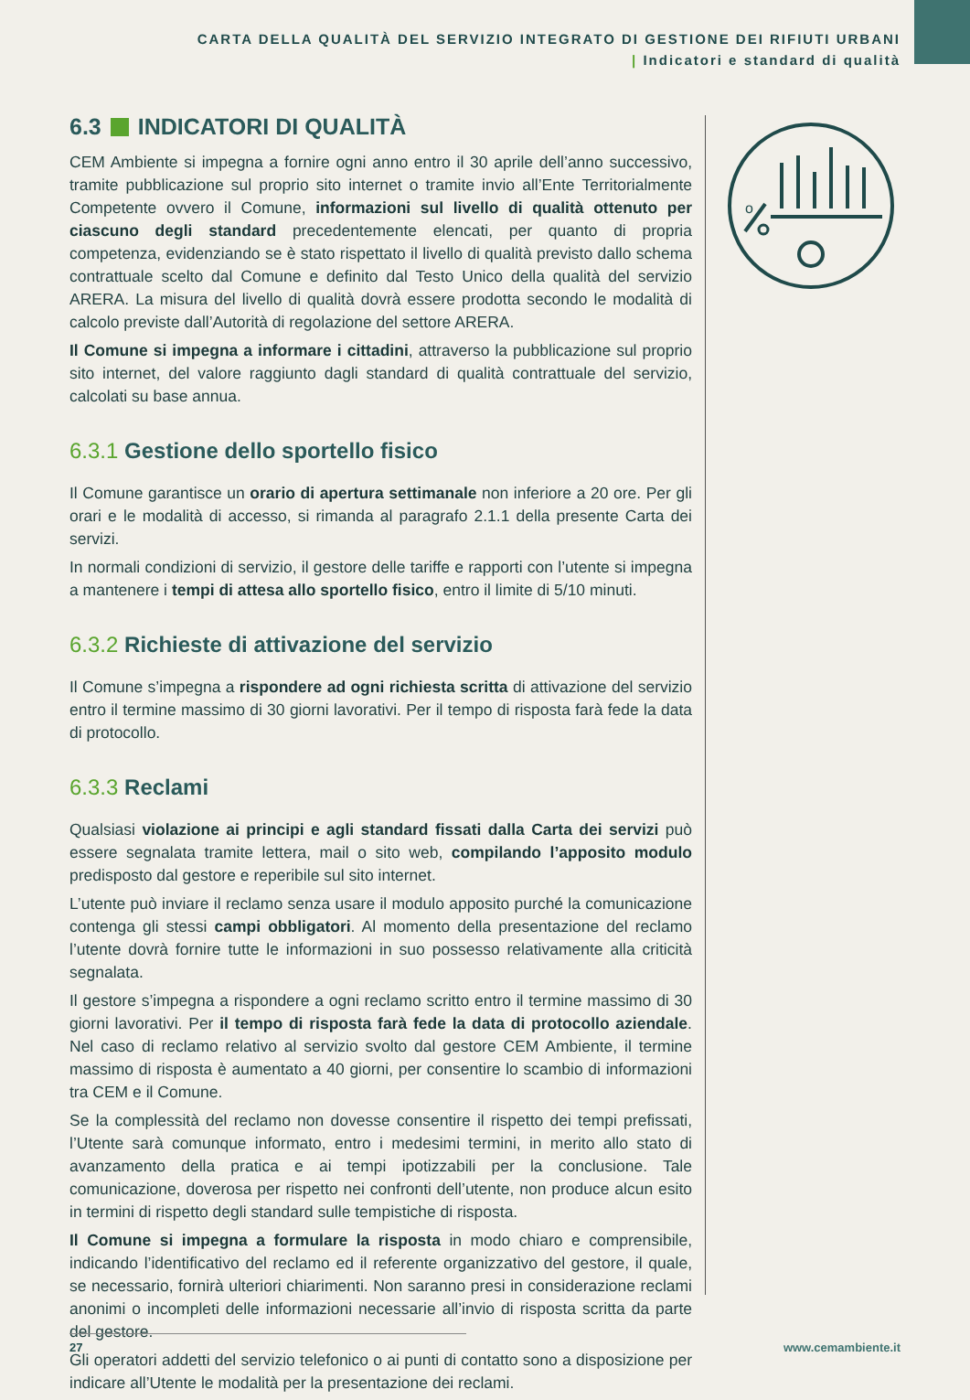CARTA DELLA QUALITÀ DEL SERVIZIO INTEGRATO DI GESTIONE DEI RIFIUTI URBANI
| Indicatori e standard di qualità
6.3 INDICATORI DI QUALITÀ
CEM Ambiente si impegna a fornire ogni anno entro il 30 aprile dell’anno successivo, tramite pubblicazione sul proprio sito internet o tramite invio all’Ente Territorialmente Competente ovvero il Comune, informazioni sul livello di qualità ottenuto per ciascuno degli standard precedentemente elencati, per quanto di propria competenza, evidenziando se è stato rispettato il livello di qualità previsto dallo schema contrattuale scelto dal Comune e definito dal Testo Unico della qualità del servizio ARERA. La misura del livello di qualità dovrà essere prodotta secondo le modalità di calcolo previste dall’Autorità di regolazione del settore ARERA.
Il Comune si impegna a informare i cittadini, attraverso la pubblicazione sul proprio sito internet, del valore raggiunto dagli standard di qualità contrattuale del servizio, calcolati su base annua.
6.3.1 Gestione dello sportello fisico
Il Comune garantisce un orario di apertura settimanale non inferiore a 20 ore. Per gli orari e le modalità di accesso, si rimanda al paragrafo 2.1.1 della presente Carta dei servizi.
In normali condizioni di servizio, il gestore delle tariffe e rapporti con l’utente si impegna a mantenere i tempi di attesa allo sportello fisico, entro il limite di 5/10 minuti.
6.3.2 Richieste di attivazione del servizio
Il Comune s’impegna a rispondere ad ogni richiesta scritta di attivazione del servizio entro il termine massimo di 30 giorni lavorativi. Per il tempo di risposta farà fede la data di protocollo.
6.3.3 Reclami
Qualsiasi violazione ai principi e agli standard fissati dalla Carta dei servizi può essere segnalata tramite lettera, mail o sito web, compilando l’apposito modulo predisposto dal gestore e reperibile sul sito internet.
L’utente può inviare il reclamo senza usare il modulo apposito purché la comunicazione contenga gli stessi campi obbligatori. Al momento della presentazione del reclamo l’utente dovrà fornire tutte le informazioni in suo possesso relativamente alla criticità segnalata.
Il gestore s’impegna a rispondere a ogni reclamo scritto entro il termine massimo di 30 giorni lavorativi. Per il tempo di risposta farà fede la data di protocollo aziendale. Nel caso di reclamo relativo al servizio svolto dal gestore CEM Ambiente, il termine massimo di risposta è aumentato a 40 giorni, per consentire lo scambio di informazioni tra CEM e il Comune.
Se la complessità del reclamo non dovesse consentire il rispetto dei tempi prefissati, l’Utente sarà comunque informato, entro i medesimi termini, in merito allo stato di avanzamento della pratica e ai tempi ipotizzabili per la conclusione. Tale comunicazione, doverosa per rispetto nei confronti dell’utente, non produce alcun esito in termini di rispetto degli standard sulle tempistiche di risposta.
Il Comune si impegna a formulare la risposta in modo chiaro e comprensibile, indicando l’identificativo del reclamo ed il referente organizzativo del gestore, il quale, se necessario, fornirà ulteriori chiarimenti. Non saranno presi in considerazione reclami anonimi o incompleti delle informazioni necessarie all’invio di risposta scritta da parte del gestore.
Gli operatori addetti del servizio telefonico o ai punti di contatto sono a disposizione per indicare all’Utente le modalità per la presentazione dei reclami.
o
27 www.cemambiente.it